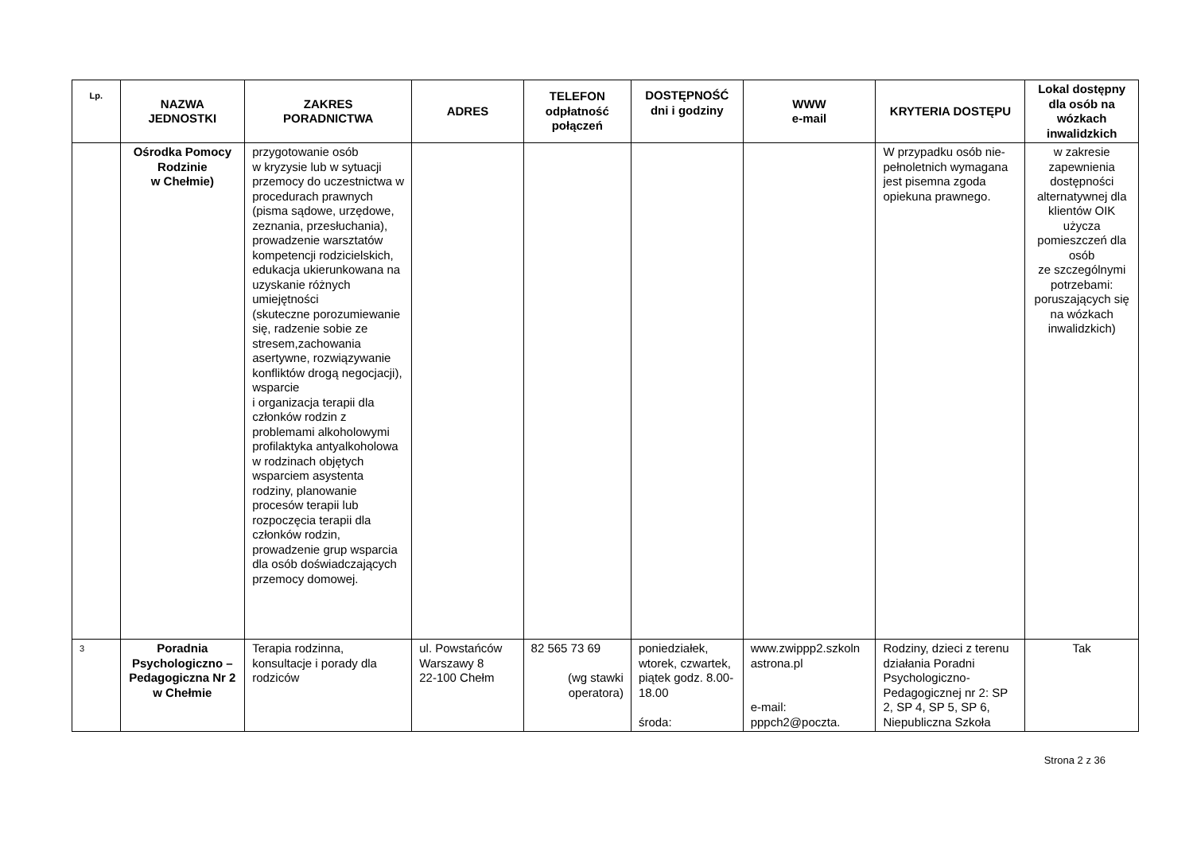| Lp. | NAZWA JEDNOSTKI | ZAKRES PORADNICTWA | ADRES | TELEFON odpłatność połączeń | DOSTĘPNOŚĆ dni i godziny | WWW e-mail | KRYTERIA DOSTĘPU | Lokal dostępny dla osób na wózkach inwalidzkich |
| --- | --- | --- | --- | --- | --- | --- | --- | --- |
| | Ośrodka Pomocy Rodzinie w Chełmie) | przygotowanie osób w kryzysie lub w sytuacji przemocy do uczestnictwa w procedurach prawnych (pisma sądowe, urzędowe, zeznania, przesłuchania), prowadzenie warsztatów kompetencji rodzicielskich, edukacja ukierunkowana na uzyskanie różnych umiejętności (skuteczne porozumiewanie się, radzenie sobie ze stresem,zachowania asertywne, rozwiązywanie konfliktów drogą negocjacji), wsparcie i organizacja terapii dla członków rodzin z problemami alkoholowymi profilaktyka antyalkoholowa w rodzinach objętych wsparciem asystenta rodziny, planowanie procesów terapii lub rozpoczęcia terapii dla członków rodzin, prowadzenie grup wsparcia dla osób doświadczających przemocy domowej. | | | | | W przypadku osób nie-pełnoletnich wymagana jest pisemna zgoda opiekuna prawnego. | w zakresie zapewnienia dostępności alternatywnej dla klientów OIK użycza pomieszczeń dla osób ze szczególnymi potrzebami: poruszających się na wózkach inwalidzkich) |
| 3 | Poradnia Psychologiczno – Pedagogiczna Nr 2 w Chełmie | Terapia rodzinna, konsultacje i porady dla rodziców | ul. Powstańców Warszawy 8 22-100 Chełm | 82 565 73 69 (wg stawki operatora) | poniedziałek, wtorek, czwartek, piątek godz. 8.00-18.00 środa: | www.zwippp2.szkoln astrona.pl e-mail: pppch2@poczta. | Rodziny, dzieci z terenu działania Poradni Psychologiczno-Pedagogicznej nr 2: SP 2, SP 4, SP 5, SP 6, Niepubliczna Szkoła | Tak |
Strona 2 z 36